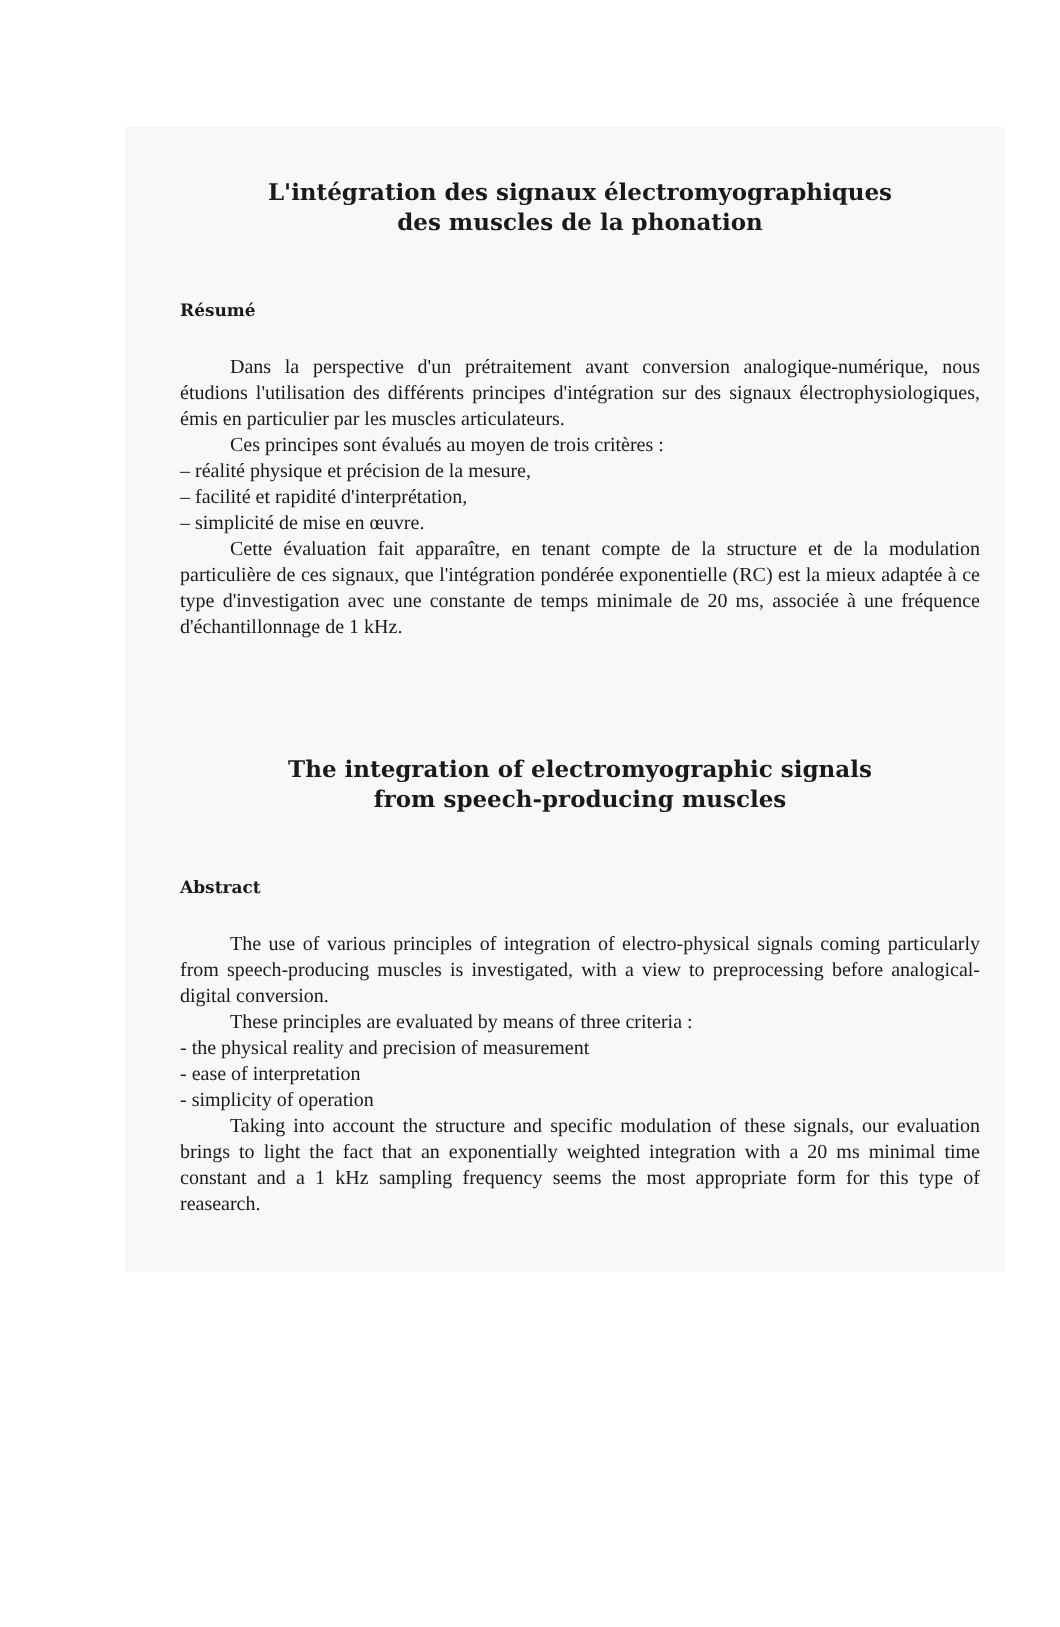L'intégration des signaux électromyographiques
des muscles de la phonation
Résumé
Dans la perspective d'un prétraitement avant conversion analogique-numérique, nous étudions l'utilisation des différents principes d'intégration sur des signaux électrophysiologiques, émis en particulier par les muscles articulateurs.
Ces principes sont évalués au moyen de trois critères :
– réalité physique et précision de la mesure,
– facilité et rapidité d'interprétation,
– simplicité de mise en œuvre.
Cette évaluation fait apparaître, en tenant compte de la structure et de la modulation particulière de ces signaux, que l'intégration pondérée exponentielle (RC) est la mieux adaptée à ce type d'investigation avec une constante de temps minimale de 20 ms, associée à une fréquence d'échantillonnage de 1 kHz.
The integration of electromyographic signals
from speech-producing muscles
Abstract
The use of various principles of integration of electro-physical signals coming particularly from speech-producing muscles is investigated, with a view to preprocessing before analogical-digital conversion.
These principles are evaluated by means of three criteria :
- the physical reality and precision of measurement
- ease of interpretation
- simplicity of operation
Taking into account the structure and specific modulation of these signals, our evaluation brings to light the fact that an exponentially weighted integration with a 20 ms minimal time constant and a 1 kHz sampling frequency seems the most appropriate form for this type of reasearch.